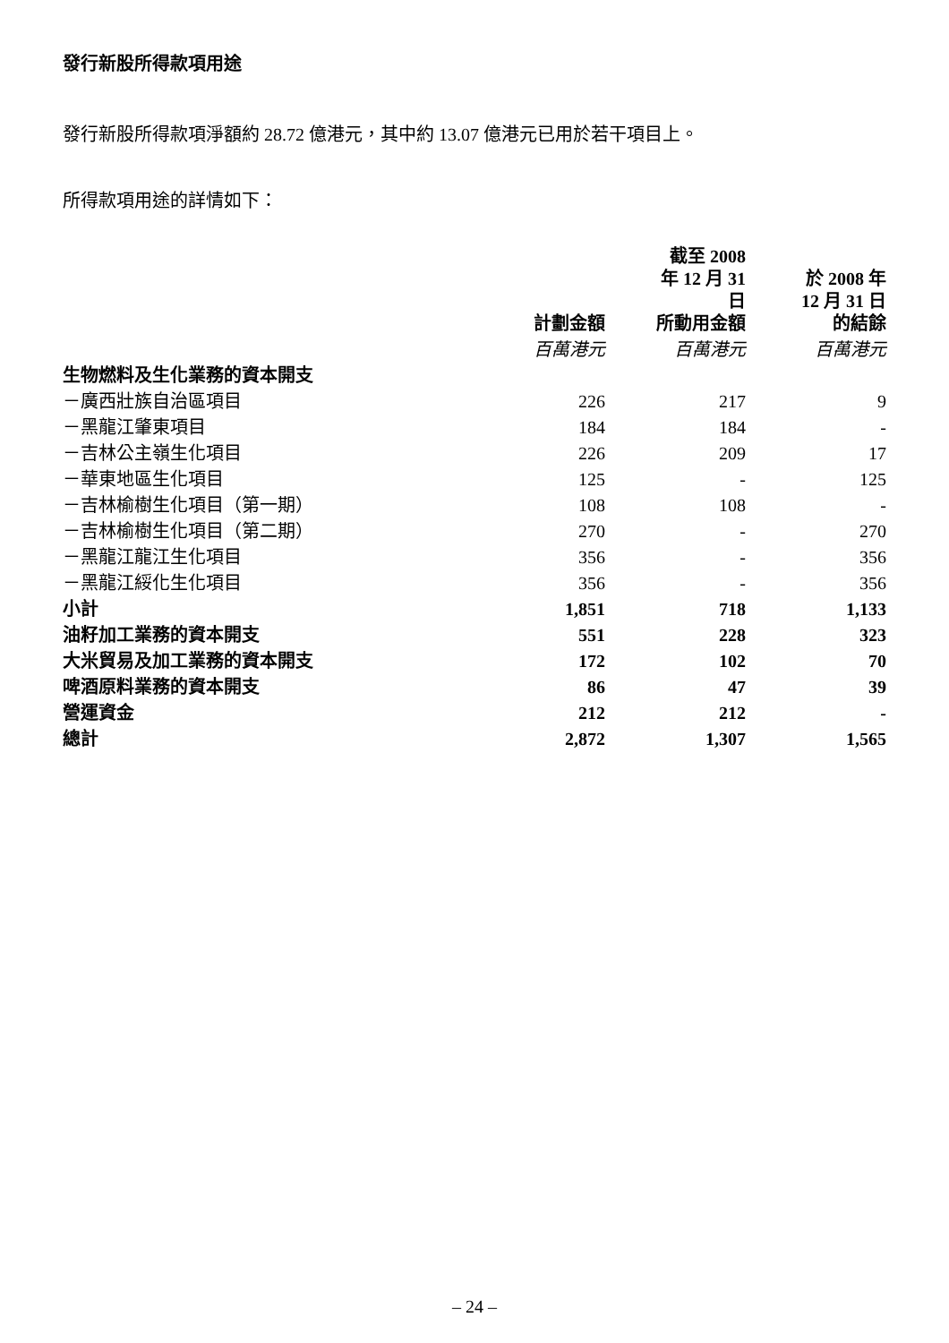發行新股所得款項用途
發行新股所得款項淨額約 28.72 億港元，其中約 13.07 億港元已用於若干項目上。
所得款項用途的詳情如下：
| | 計劃金額 | 截至 2008 年 12 月 31 日 所動用金額 | 於 2008 年 12 月 31 日 的結餘 |
| | 百萬港元 | 百萬港元 | 百萬港元 |
| 生物燃料及生化業務的資本開支 | | | |
| －廣西壯族自治區項目 | 226 | 217 | 9 |
| －黑龍江肇東項目 | 184 | 184 | - |
| －吉林公主嶺生化項目 | 226 | 209 | 17 |
| －華東地區生化項目 | 125 | - | 125 |
| －吉林榆樹生化項目（第一期） | 108 | 108 | - |
| －吉林榆樹生化項目（第二期） | 270 | - | 270 |
| －黑龍江龍江生化項目 | 356 | - | 356 |
| －黑龍江綏化生化項目 | 356 | - | 356 |
| 小計 | 1,851 | 718 | 1,133 |
| 油籽加工業務的資本開支 | 551 | 228 | 323 |
| 大米貿易及加工業務的資本開支 | 172 | 102 | 70 |
| 啤酒原料業務的資本開支 | 86 | 47 | 39 |
| 營運資金 | 212 | 212 | - |
| 總計 | 2,872 | 1,307 | 1,565 |
– 24 –